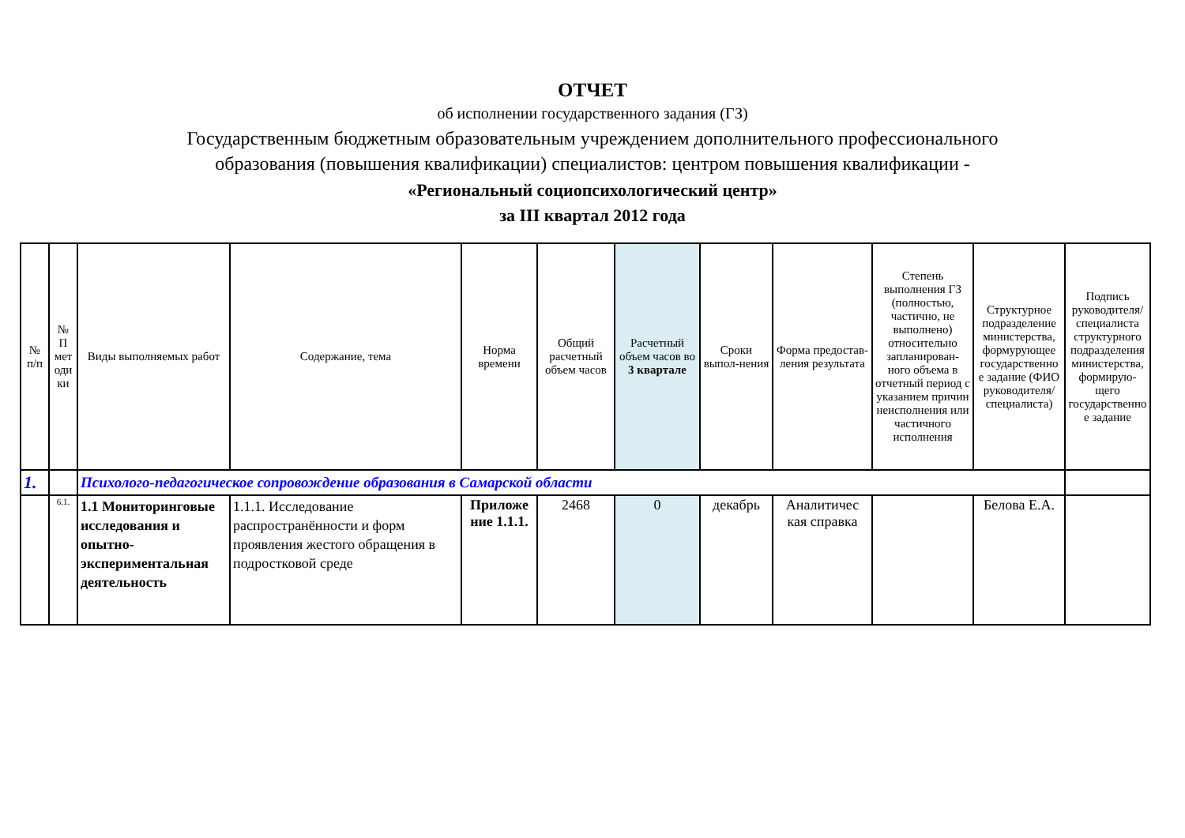ОТЧЕТ
об исполнении государственного задания (ГЗ)
Государственным бюджетным образовательным учреждением дополнительного профессионального образования (повышения квалификации) специалистов: центром повышения квалификации -
«Региональный социопсихологический центр»
за III квартал 2012 года
| № п/п | № П мет оди ки | Виды выполняемых работ | Содержание, тема | Норма времени | Общий расчетный объем часов | Расчетный объем часов во 3 квартале | Сроки выпол-нения | Форма предостав-ления результата | Степень выполнения ГЗ (полностью, частично, не выполнено) относительно запланирован-ного объема в отчетный период с указанием причин неисполнения или частичного исполнения | Структурное подразделение министерства, формурующее государственно е задание (ФИО руководителя/ специалиста) | Подпись руководителя/ специалиста структурного подразделения министерства, формирую-щего государственно е задание |
| --- | --- | --- | --- | --- | --- | --- | --- | --- | --- | --- | --- |
| 1. | | Психолого-педагогическое сопровождение образования в Самарской области | | | | | | | | | |
| | 6.1. | 1.1 Мониторинговые исследования и опытно-экспериментальная деятельность | 1.1.1. Исследование распространённости и форм проявления жестого обращения в подростковой среде | Приложе ние 1.1.1. | 2468 | 0 | декабрь | Аналитичес кая справка | | Белова Е.А. | |